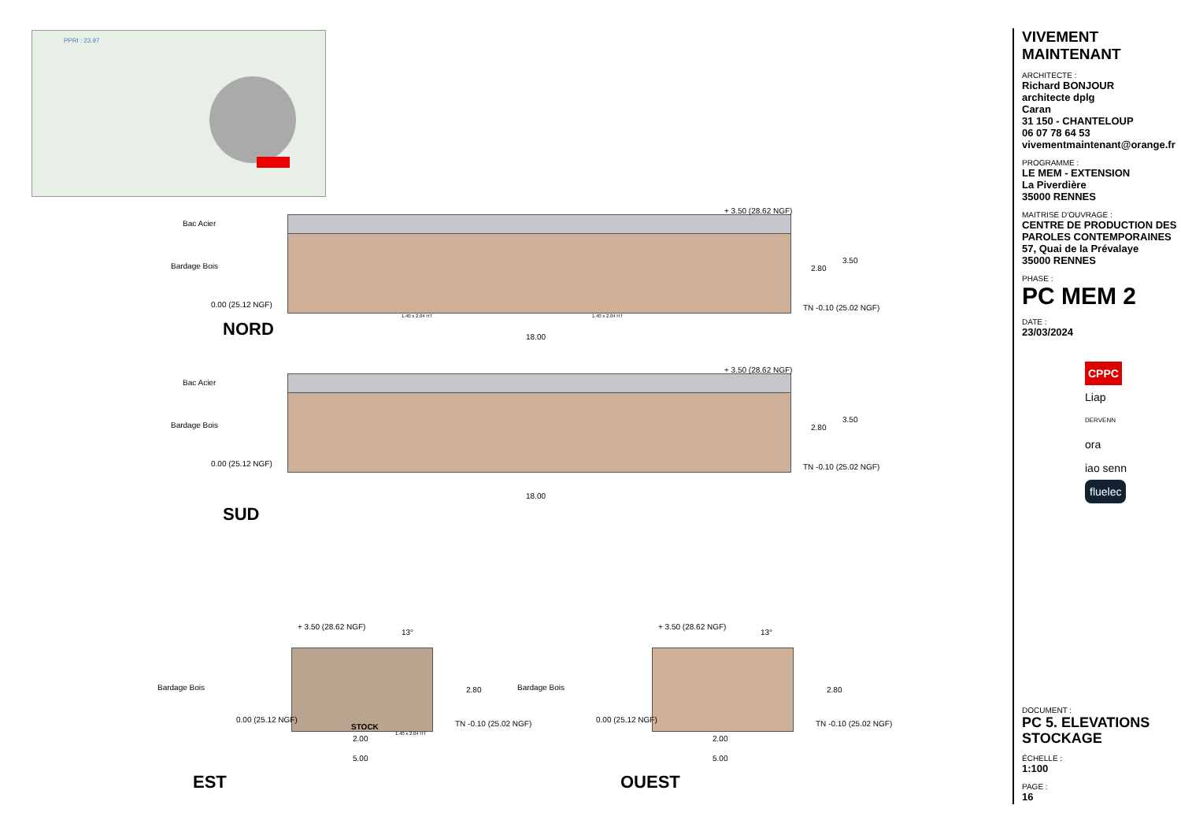PPRI : 23.97
Bac Acier
Bardage Bois
0.00 (25.12 NGF)
+ 3.50 (28.62 NGF)
TN -0.10 (25.02 NGF)
2.80
3.50
1.40 x 2.04 HT 1.40 x 2.04 HT
NORD 18.00
Bac Acier
Bardage Bois
0.00 (25.12 NGF)
+ 3.50 (28.62 NGF)
TN -0.10 (25.02 NGF)
2.80
3.50
18.00
SUD
+ 3.50 (28.62 NGF)
13°
Bardage Bois
0.00 (25.12 NGF)
STOCK
1.40 x 2.04 HT
TN -0.10 (25.02 NGF)
2.80
2.00
5.00
EST
+ 3.50 (28.62 NGF)
13°
Bardage Bois
0.00 (25.12 NGF) TN -0.10 (25.02 NGF)
2.80
2.00
5.00
OUEST
VIVEMENT MAINTENANT
ARCHITECTE :
Richard BONJOUR
architecte dplg
Caran
31 150 - CHANTELOUP
06 07 78 64 53
vivementmaintenant@orange.fr
PROGRAMME :
LE MEM - EXTENSION
La Piverdière
35000 RENNES
MAITRISE D'OUVRAGE :
CENTRE DE PRODUCTION DES PAROLES CONTEMPORAINES
57, Quai de la Prévalaye
35000 RENNES
PHASE :
PC MEM 2
DATE :
23/03/2024
CPPC
Liap
DERVENN
ora
iao senn
fluelec
DOCUMENT :
PC 5. ELEVATIONS STOCKAGE
ÉCHELLE :
1:100
PAGE :
16